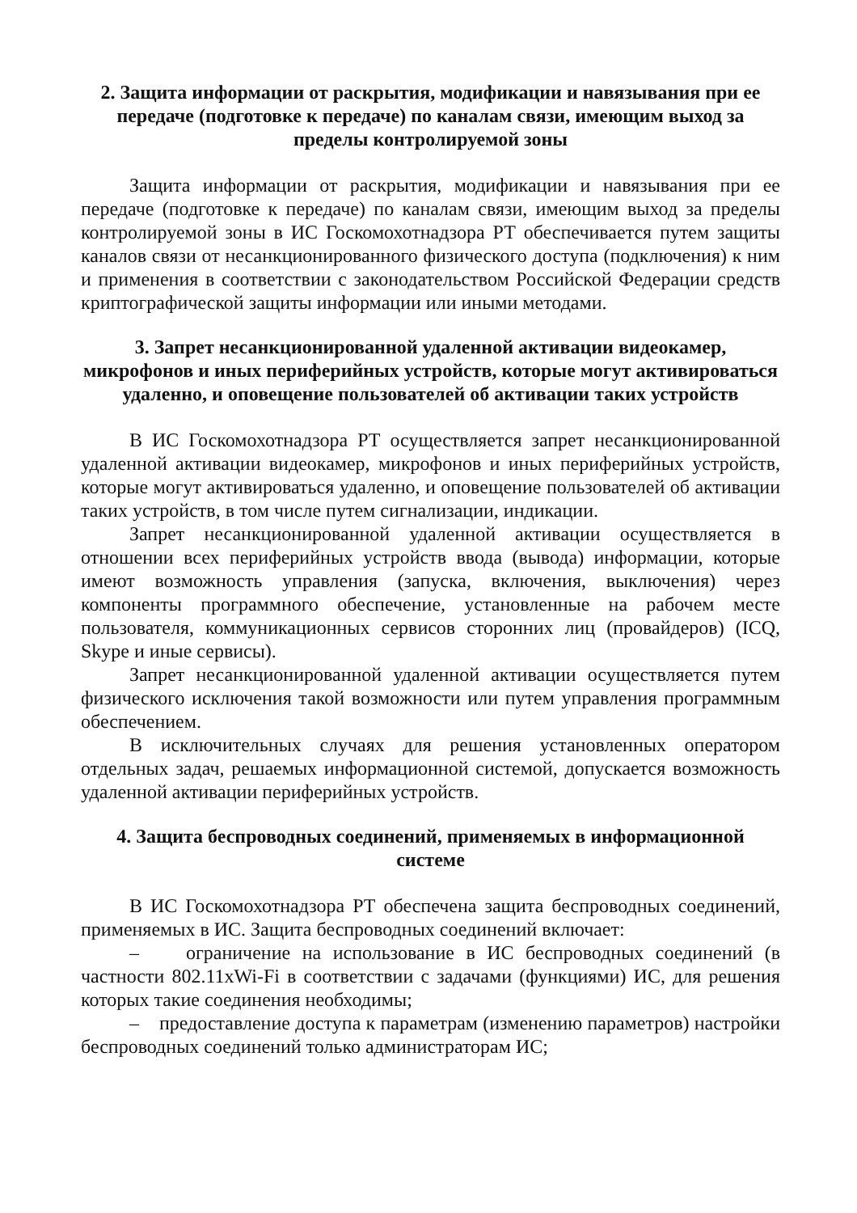2. Защита информации от раскрытия, модификации и навязывания при ее передаче (подготовке к передаче) по каналам связи, имеющим выход за пределы контролируемой зоны
Защита информации от раскрытия, модификации и навязывания при ее передаче (подготовке к передаче) по каналам связи, имеющим выход за пределы контролируемой зоны в ИС Госкомохотнадзора РТ обеспечивается путем защиты каналов связи от несанкционированного физического доступа (подключения) к ним и применения в соответствии с законодательством Российской Федерации средств криптографической защиты информации или иными методами.
3. Запрет несанкционированной удаленной активации видеокамер, микрофонов и иных периферийных устройств, которые могут активироваться удаленно, и оповещение пользователей об активации таких устройств
В ИС Госкомохотнадзора РТ осуществляется запрет несанкционированной удаленной активации видеокамер, микрофонов и иных периферийных устройств, которые могут активироваться удаленно, и оповещение пользователей об активации таких устройств, в том числе путем сигнализации, индикации.
Запрет несанкционированной удаленной активации осуществляется в отношении всех периферийных устройств ввода (вывода) информации, которые имеют возможность управления (запуска, включения, выключения) через компоненты программного обеспечение, установленные на рабочем месте пользователя, коммуникационных сервисов сторонних лиц (провайдеров) (ICQ, Skype и иные сервисы).
Запрет несанкционированной удаленной активации осуществляется путем физического исключения такой возможности или путем управления программным обеспечением.
В исключительных случаях для решения установленных оператором отдельных задач, решаемых информационной системой, допускается возможность удаленной активации периферийных устройств.
4. Защита беспроводных соединений, применяемых в информационной системе
В ИС Госкомохотнадзора РТ обеспечена защита беспроводных соединений, применяемых в ИС. Защита беспроводных соединений включает:
– ограничение на использование в ИС беспроводных соединений (в частности 802.11xWi-Fi в соответствии с задачами (функциями) ИС, для решения которых такие соединения необходимы;
– предоставление доступа к параметрам (изменению параметров) настройки беспроводных соединений только администраторам ИС;